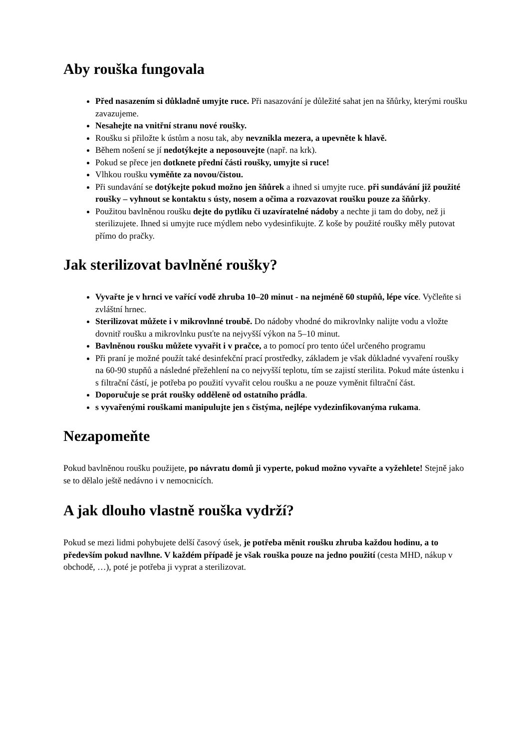Aby rouška fungovala
Před nasazením si důkladně umyjte ruce. Při nasazování je důležité sahat jen na šňůrky, kterými roušku zavazujeme.
Nesahejte na vnitřní stranu nové roušky.
Roušku si přiložte k ústům a nosu tak, aby nevznikla mezera, a upevněte k hlavě.
Během nošení se jí nedotýkejte a neposouvejte (např. na krk).
Pokud se přece jen dotknete přední části roušky, umyjte si ruce!
Vlhkou roušku vyměňte za novou/čistou.
Při sundavání se dotýkejte pokud možno jen šňůrek a ihned si umyjte ruce. při sundávání již použité roušky – vyhnout se kontaktu s ústy, nosem a očima a rozvazovat roušku pouze za šňůrky.
Použitou bavlněnou roušku dejte do pytlíku či uzavíratelné nádoby a nechte ji tam do doby, než ji sterilizujete. Ihned si umyjte ruce mýdlem nebo vydesinfikujte. Z koše by použité roušky měly putovat přímo do pračky.
Jak sterilizovat bavlněné roušky?
Vyvařte je v hrnci ve vařící vodě zhruba 10–20 minut - na nejméně 60 stupňů, lépe více. Vyčleňte si zvláštní hrnec.
Sterilizovat můžete i v mikrovlnné troubě. Do nádoby vhodné do mikrovlnky nalijte vodu a vložte dovnitř roušku a mikrovlnku pusťte na nejvyšší výkon na 5–10 minut.
Bavlněnou roušku můžete vyvařit i v pračce, a to pomocí pro tento účel určeného programu
Při praní je možné použít také desinfekční prací prostředky, základem je však důkladné vyvaření roušky na 60-90 stupňů a následné přežehlení na co nejvyšší teplotu, tím se zajistí sterilita. Pokud máte ústenku i s filtrační částí, je potřeba po použití vyvařit celou roušku a ne pouze vyměnit filtrační část.
Doporučuje se prát roušky odděleně od ostatního prádla.
s vyvařenými rouškami manipulujte jen s čistýma, nejlépe vydezinfikovanýma rukama.
Nezapomeňte
Pokud bavlněnou roušku použijete, po návratu domů ji vyperte, pokud možno vyvařte a vyžehlete! Stejně jako se to dělalo ještě nedávno i v nemocnicích.
A jak dlouho vlastně rouška vydrží?
Pokud se mezi lidmi pohybujete delší časový úsek, je potřeba měnit roušku zhruba každou hodinu, a to především pokud navlhne. V každém případě je však rouška pouze na jedno použití (cesta MHD, nákup v obchodě, …), poté je potřeba ji vyprat a sterilizovat.